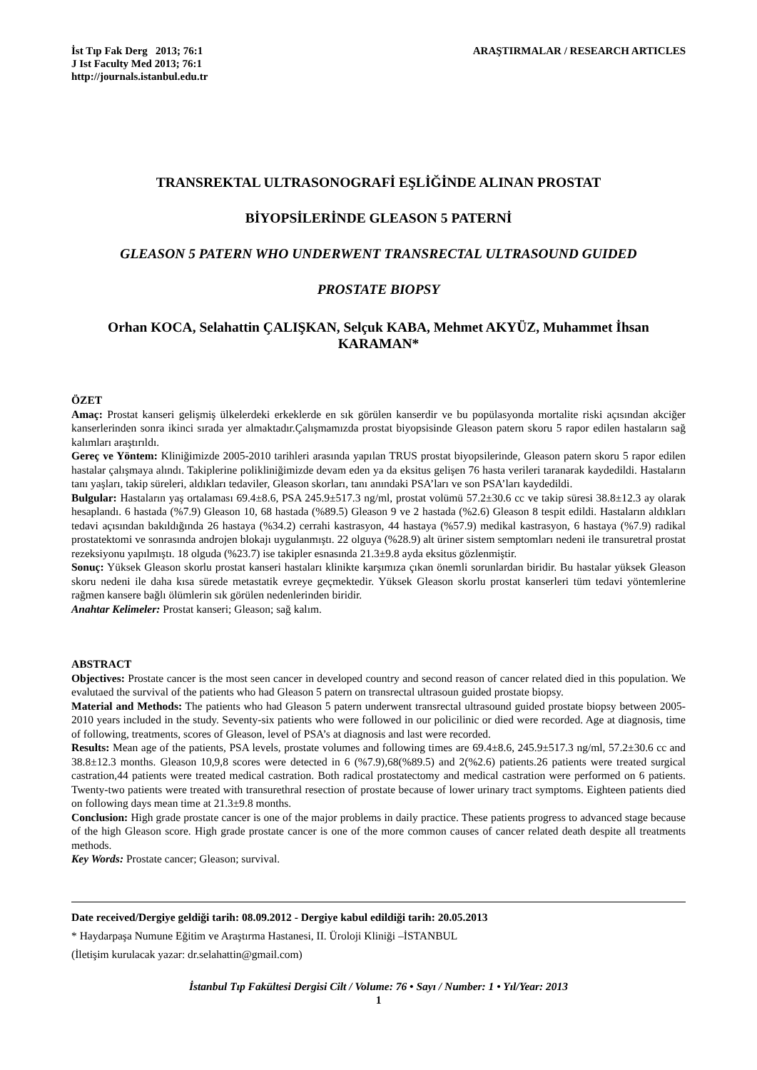İst Tıp Fak Derg 2013; 76:1
J Ist Faculty Med 2013; 76:1
http://journals.istanbul.edu.tr
ARAŞTIRMALAR / RESEARCH ARTICLES
TRANSREKTAL ULTRASONOGRAFİ EŞLİĞİNDE ALINAN PROSTAT
BİYOPSİLERİNDE GLEASON 5 PATERNİ
GLEASON 5 PATERN WHO UNDERWENT TRANSRECTAL ULTRASOUND GUIDED
PROSTATE BIOPSY
Orhan KOCA, Selahattin ÇALIŞKAN, Selçuk KABA, Mehmet AKYÜZ, Muhammet İhsan KARAMAN*
ÖZET
Amaç: Prostat kanseri gelişmiş ülkelerdeki erkeklerde en sık görülen kanserdir ve bu popülasyonda mortalite riski açısından akciğer kanserlerinden sonra ikinci sırada yer almaktadır.Çalışmamızda prostat biyopsisinde Gleason patern skoru 5 rapor edilen hastaların sağ kalımları araştırıldı.
Gereç ve Yöntem: Kliniğimizde 2005-2010 tarihleri arasında yapılan TRUS prostat biyopsilerinde, Gleason patern skoru 5 rapor edilen hastalar çalışmaya alındı. Takiplerine polikliniğimizde devam eden ya da eksitus gelişen 76 hasta verileri taranarak kaydedildi. Hastaların tanı yaşları, takip süreleri, aldıkları tedaviler, Gleason skorları, tanı anındaki PSA’ları ve son PSA’ları kaydedildi.
Bulgular: Hastaların yaş ortalaması 69.4±8.6, PSA 245.9±517.3 ng/ml, prostat volümü 57.2±30.6 cc ve takip süresi 38.8±12.3 ay olarak hesaplandı. 6 hastada (%7.9) Gleason 10, 68 hastada (%89.5) Gleason 9 ve 2 hastada (%2.6) Gleason 8 tespit edildi. Hastaların aldıkları tedavi açısından bakıldığında 26 hastaya (%34.2) cerrahi kastrasyon, 44 hastaya (%57.9) medikal kastrasyon, 6 hastaya (%7.9) radikal prostatektomi ve sonrasında androjen blokajı uygulanmıştı. 22 olguya (%28.9) alt üriner sistem semptomları nedeni ile transuretral prostat rezeksiyonu yapılmıştı. 18 olguda (%23.7) ise takipler esnasında 21.3±9.8 ayda eksitus gözlenmiştir.
Sonuç: Yüksek Gleason skorlu prostat kanseri hastaları klinikte karşımıza çıkan önemli sorunlardan biridir. Bu hastalar yüksek Gleason skoru nedeni ile daha kısa sürede metastatik evreye geçmektedir. Yüksek Gleason skorlu prostat kanserleri tüm tedavi yöntemlerine rağmen kansere bağlı ölümlerin sık görülen nedenlerinden biridir.
Anahtar Kelimeler: Prostat kanseri; Gleason; sağ kalım.
ABSTRACT
Objectives: Prostate cancer is the most seen cancer in developed country and second reason of cancer related died in this population. We evalutaed the survival of the patients who had Gleason 5 patern on transrectal ultrasoun guided prostate biopsy.
Material and Methods: The patients who had Gleason 5 patern underwent transrectal ultrasound guided prostate biopsy between 2005-2010 years included in the study. Seventy-six patients who were followed in our policilinic or died were recorded. Age at diagnosis, time of following, treatments, scores of Gleason, level of PSA’s at diagnosis and last were recorded.
Results: Mean age of the patients, PSA levels, prostate volumes and following times are 69.4±8.6, 245.9±517.3 ng/ml, 57.2±30.6 cc and 38.8±12.3 months. Gleason 10,9,8 scores were detected in 6 (%7.9),68(%89.5) and 2(%2.6) patients.26 patients were treated surgical castration,44 patients were treated medical castration. Both radical prostatectomy and medical castration were performed on 6 patients. Twenty-two patients were treated with transurethral resection of prostate because of lower urinary tract symptoms. Eighteen patients died on following days mean time at 21.3±9.8 months.
Conclusion: High grade prostate cancer is one of the major problems in daily practice. These patients progress to advanced stage because of the high Gleason score. High grade prostate cancer is one of the more common causes of cancer related death despite all treatments methods.
Key Words: Prostate cancer; Gleason; survival.
Date received/Dergiye geldiği tarih: 08.09.2012 - Dergiye kabul edildiği tarih: 20.05.2013
* Haydarpaşa Numune Eğitim ve Araştırma Hastanesi, II. Üroloji Kliniği –İSTANBUL
(İletişim kurulacak yazar: dr.selahattin@gmail.com)
İstanbul Tıp Fakültesi Dergisi Cilt / Volume: 76 • Sayı / Number: 1 • Yıl/Year: 2013
1